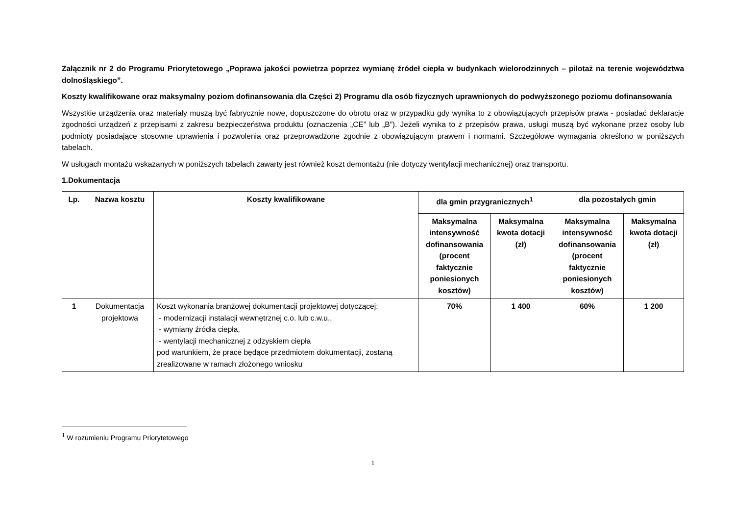Załącznik nr 2 do Programu Priorytetowego „Poprawa jakości powietrza poprzez wymianę źródeł ciepła w budynkach wielorodzinnych – pilotaż na terenie województwa dolnośląskiego”.
Koszty kwalifikowane oraz maksymalny poziom dofinansowania dla Części 2) Programu dla osób fizycznych uprawnionych do podwyższonego poziomu dofinansowania
Wszystkie urządzenia oraz materiały muszą być fabrycznie nowe, dopuszczone do obrotu oraz w przypadku gdy wynika to z obowiązujących przepisów prawa - posiadać deklaracje zgodności urządzeń z przepisami z zakresu bezpieczeństwa produktu (oznaczenia „CE” lub „B”). Jeżeli wynika to z przepisów prawa, usługi muszą być wykonane przez osoby lub podmioty posiadające stosowne uprawienia i pozwolenia oraz przeprowadzone zgodnie z obowiązującym prawem i normami. Szczegółowe wymagania określono w poniższych tabelach.
W usługach montażu wskazanych w poniższych tabelach zawarty jest również koszt demontażu (nie dotyczy wentylacji mechanicznej) oraz transportu.
1.Dokumentacja
| Lp. | Nazwa kosztu | Koszty kwalifikowane | dla gmin przygranicznych<sup>1</sup> | | dla pozostałych gmin | |
| --- | --- | --- | --- | --- | --- | --- |
| | | | Maksymalna intensywność dofinansowania (procent faktycznie poniesionych kosztów) | Maksymalna kwota dotacji (zł) | Maksymalna intensywność dofinansowania (procent faktycznie poniesionych kosztów) | Maksymalna kwota dotacji (zł) |
| 1 | Dokumentacja projektowa | Koszt wykonania branżowej dokumentacji projektowej dotyczącej: - modernizacji instalacji wewnętrznej c.o. lub c.w.u., - wymiany źródła ciepła, - wentylacji mechanicznej z odzyskiem ciepła pod warunkiem, że prace będące przedmiotem dokumentacji, zostaną zrealizowane w ramach złożonego wniosku | 70% | 1 400 | 60% | 1 200 |
<sup>1</sup> W rozumieniu Programu Priorytetowego
1